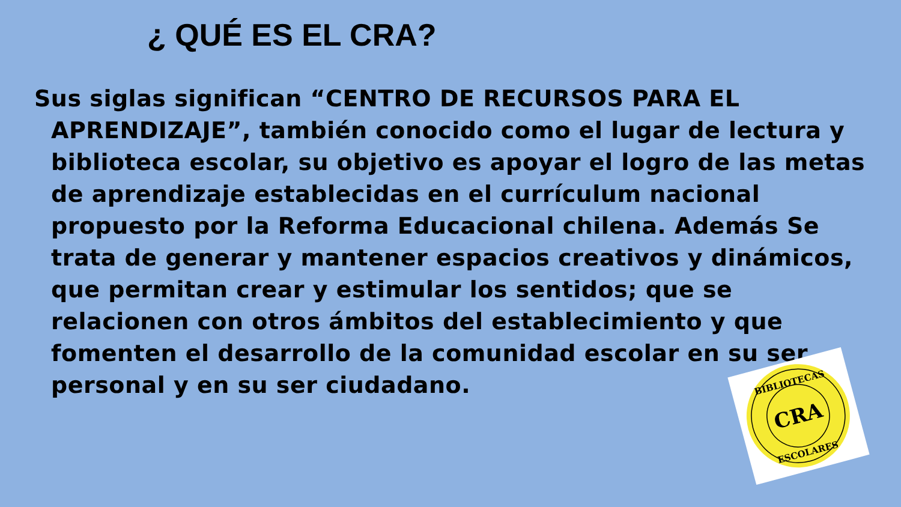¿ QUÉ ES EL CRA?
Sus siglas significan “CENTRO DE RECURSOS PARA EL APRENDIZAJE”, también conocido como el lugar de lectura y biblioteca escolar, su objetivo es apoyar el logro de las metas de aprendizaje establecidas en el currículum nacional propuesto por la Reforma Educacional chilena. Además Se trata de generar y mantener espacios creativos y dinámicos, que permitan crear y estimular los sentidos; que se relacionen con otros ámbitos del establecimiento y que fomenten el desarrollo de la comunidad escolar en su ser personal y en su ser ciudadano.
CRA
BIBLIOTECAS
ESCOLARES